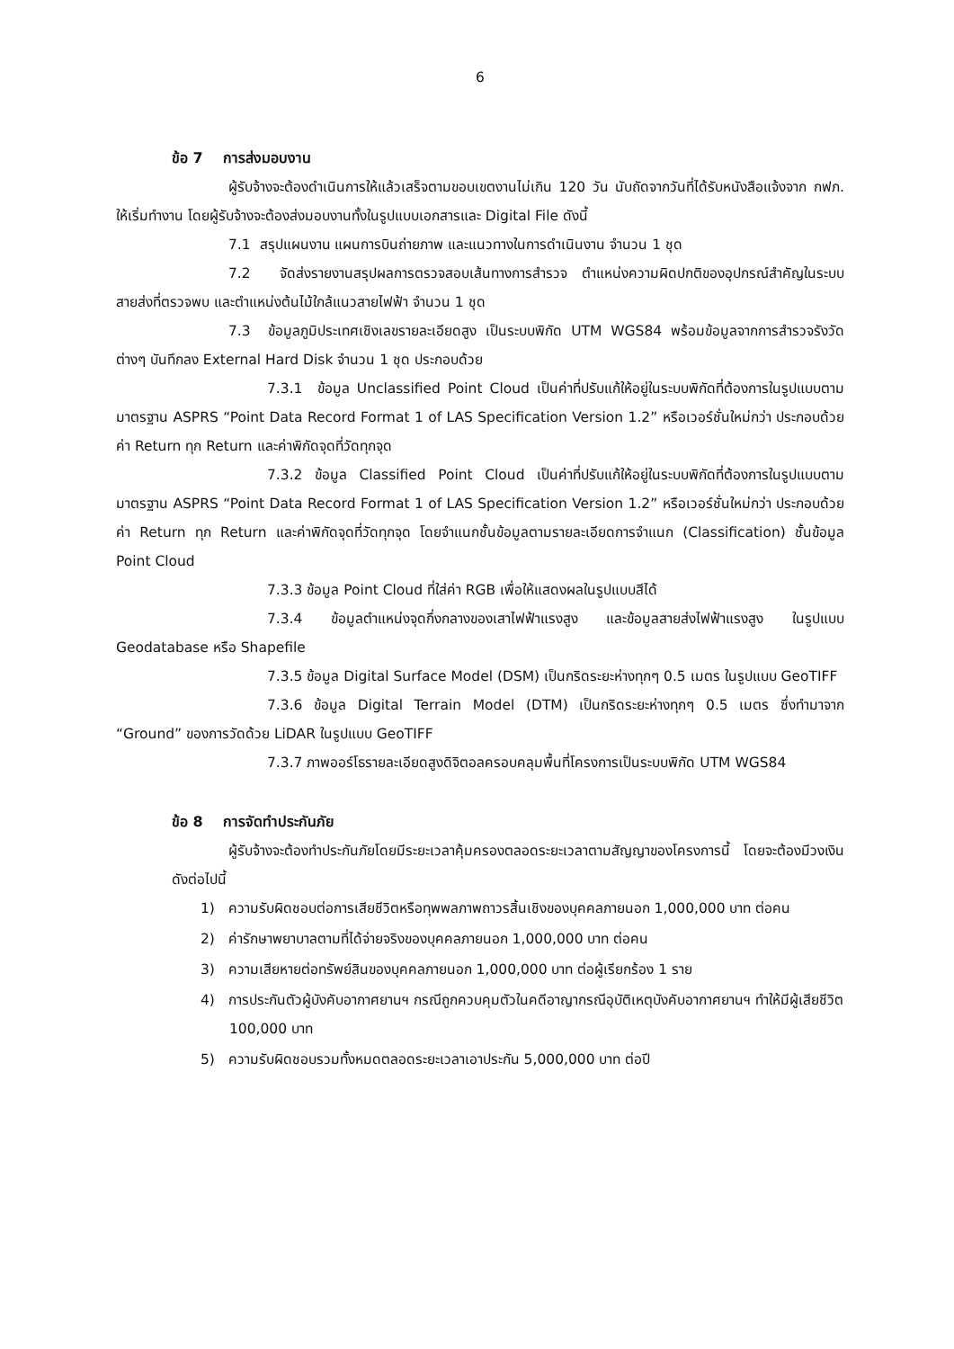6
ข้อ 7 การส่งมอบงาน
ผู้รับจ้างจะต้องดำเนินการให้แล้วเสร็จตามขอบเขตงานไม่เกิน 120 วัน นับถัดจากวันที่ได้รับหนังสือแจ้งจาก กฟภ. ให้เริ่มทำงาน โดยผู้รับจ้างจะต้องส่งมอบงานทั้งในรูปแบบเอกสารและ Digital File ดังนี้
7.1 สรุปแผนงาน แผนการบินถ่ายภาพ และแนวทางในการดำเนินงาน จำนวน 1 ชุด
7.2 จัดส่งรายงานสรุปผลการตรวจสอบเส้นทางการสำรวจ ตำแหน่งความผิดปกติของอุปกรณ์สำคัญในระบบสายส่งที่ตรวจพบ และตำแหน่งต้นไม้ใกล้แนวสายไฟฟ้า จำนวน 1 ชุด
7.3 ข้อมูลภูมิประเทศเชิงเลขรายละเอียดสูง เป็นระบบพิกัด UTM WGS84 พร้อมข้อมูลจากการสำรวจรังวัดต่างๆ บันทึกลง External Hard Disk จำนวน 1 ชุด ประกอบด้วย
7.3.1 ข้อมูล Unclassified Point Cloud เป็นค่าที่ปรับแก้ให้อยู่ในระบบพิกัดที่ต้องการในรูปแบบตามมาตรฐาน ASPRS “Point Data Record Format 1 of LAS Specification Version 1.2” หรือเวอร์ชั่นใหม่กว่า ประกอบด้วยค่า Return ทุก Return และค่าพิกัดจุดที่วัดทุกจุด
7.3.2 ข้อมูล Classified Point Cloud เป็นค่าที่ปรับแก้ให้อยู่ในระบบพิกัดที่ต้องการในรูปแบบตามมาตรฐาน ASPRS “Point Data Record Format 1 of LAS Specification Version 1.2” หรือเวอร์ชั่นใหม่กว่า ประกอบด้วยค่า Return ทุก Return และค่าพิกัดจุดที่วัดทุกจุด โดยจำแนกชั้นข้อมูลตามรายละเอียดการจำแนก (Classification) ชั้นข้อมูล Point Cloud
7.3.3 ข้อมูล Point Cloud ที่ใส่ค่า RGB เพื่อให้แสดงผลในรูปแบบสีได้
7.3.4 ข้อมูลตำแหน่งจุดกึ่งกลางของเสาไฟฟ้าแรงสูง และข้อมูลสายส่งไฟฟ้าแรงสูง ในรูปแบบ Geodatabase หรือ Shapefile
7.3.5 ข้อมูล Digital Surface Model (DSM) เป็นกริดระยะห่างทุกๆ 0.5 เมตร ในรูปแบบ GeoTIFF
7.3.6 ข้อมูล Digital Terrain Model (DTM) เป็นกริดระยะห่างทุกๆ 0.5 เมตร ซึ่งทำมาจาก “Ground” ของการวัดด้วย LiDAR ในรูปแบบ GeoTIFF
7.3.7 ภาพออร์โธรายละเอียดสูงดิจิตอลครอบคลุมพื้นที่โครงการเป็นระบบพิกัด UTM WGS84
ข้อ 8 การจัดทำประกันภัย
ผู้รับจ้างจะต้องทำประกันภัยโดยมีระยะเวลาคุ้มครองตลอดระยะเวลาตามสัญญาของโครงการนี้ โดยจะต้องมีวงเงินดังต่อไปนี้
1) ความรับผิดชอบต่อการเสียชีวิตหรือทุพพลภาพถาวรสิ้นเชิงของบุคคลภายนอก 1,000,000 บาท ต่อคน
2) ค่ารักษาพยาบาลตามที่ได้จ่ายจริงของบุคคลภายนอก 1,000,000 บาท ต่อคน
3) ความเสียหายต่อทรัพย์สินของบุคคลภายนอก 1,000,000 บาท ต่อผู้เรียกร้อง 1 ราย
4) การประกันตัวผู้บังคับอากาศยานฯ กรณีถูกควบคุมตัวในคดีอาญากรณีอุบัติเหตุบังคับอากาศยานฯ ทำให้มีผู้เสียชีวิต 100,000 บาท
5) ความรับผิดชอบรวมทั้งหมดตลอดระยะเวลาเอาประกัน 5,000,000 บาท ต่อปี